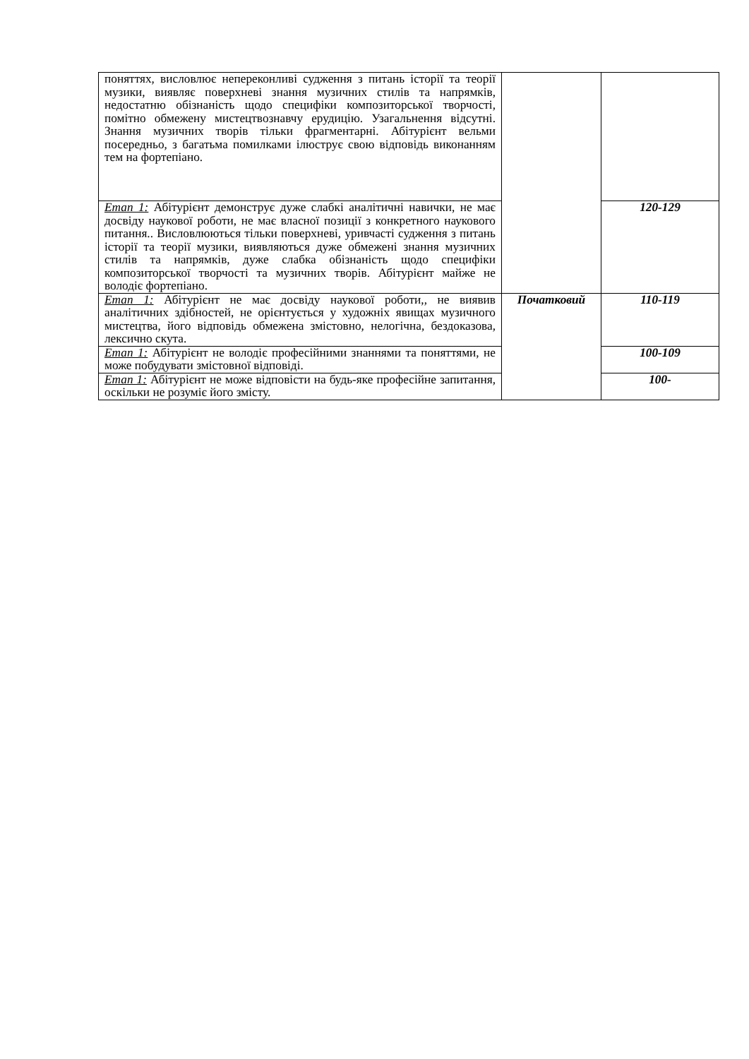| поняттях, висловлює непереконливі судження з питань історії та теорії музики, виявляє поверхневі знання музичних стилів та напрямків, недостатню обізнаність щодо специфіки композиторської творчості, помітно обмежену мистецтвознавчу ерудицію. Узагальнення відсутні. Знання музичних творів тільки фрагментарні. Абітурієнт вельми посередньо, з багатьма помилками ілюструє свою відповідь виконанням тем на фортепіано. | | |
| Етап 1: Абітурієнт демонструє дуже слабкі аналітичні навички, не має досвіду наукової роботи, не має власної позиції з конкретного наукового питання.. Висловлюються тільки поверхневі, уривчасті судження з питань історії та теорії музики, виявляються дуже обмежені знання музичних стилів та напрямків, дуже слабка обізнаність щодо специфіки композиторської творчості та музичних творів. Абітурієнт майже не володіє фортепіано. | | 120-129 |
| Етап 1: Абітурієнт не має досвіду наукової роботи,, не виявив аналітичних здібностей, не орієнтується у художніх явищах музичного мистецтва, його відповідь обмежена змістовно, нелогічна, бездоказова, лексично скута. | Початковий | 110-119 |
| Етап 1: Абітурієнт не володіє професійними знаннями та поняттями, не може побудувати змістовної відповіді. | | 100-109 |
| Етап 1: Абітурієнт не може відповісти на будь-яке професійне запитання, оскільки не розуміє його змісту. | | 100- |